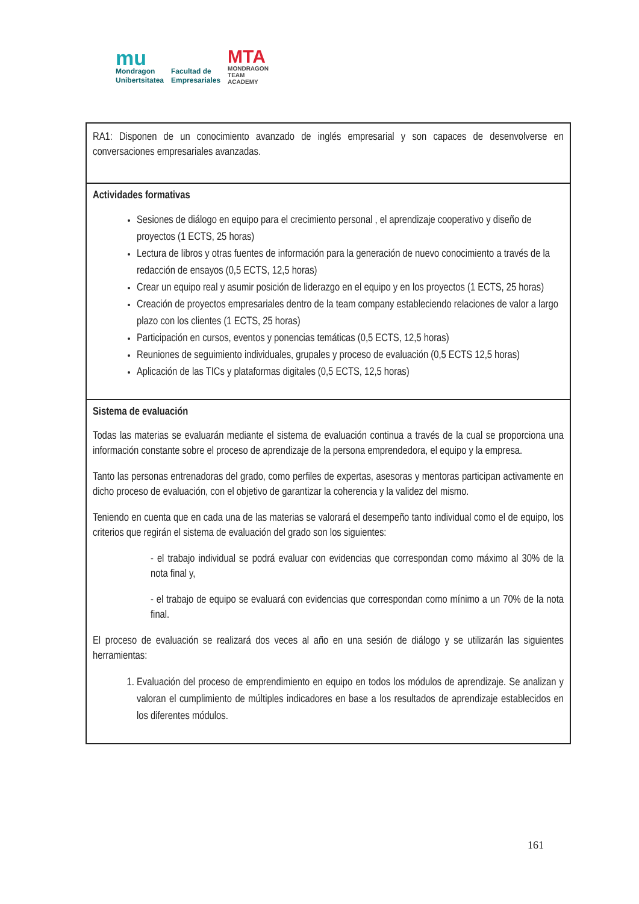mu
Mondragon
Unibertsitatea
Facultad de
Empresariales
MTA
MONDRAGON
TEAM
ACADEMY
| RA1: Disponen de un conocimiento avanzado de inglés empresarial y son capaces de desenvolverse en conversaciones empresariales avanzadas. |
| Actividades formativas Sesiones de diálogo en equipo para el crecimiento personal , el aprendizaje cooperativo y diseño de proyectos (1 ECTS, 25 horas) Lectura de libros y otras fuentes de información para la generación de nuevo conocimiento a través de la redacción de ensayos (0,5 ECTS, 12,5 horas) Crear un equipo real y asumir posición de liderazgo en el equipo y en los proyectos (1 ECTS, 25 horas) Creación de proyectos empresariales dentro de la team company estableciendo relaciones de valor a largo plazo con los clientes (1 ECTS, 25 horas) Participación en cursos, eventos y ponencias temáticas (0,5 ECTS, 12,5 horas) Reuniones de seguimiento individuales, grupales y proceso de evaluación (0,5 ECTS 12,5 horas) Aplicación de las TICs y plataformas digitales (0,5 ECTS, 12,5 horas) |
| Sistema de evaluación Todas las materias se evaluarán mediante el sistema de evaluación continua a través de la cual se proporciona una información constante sobre el proceso de aprendizaje de la persona emprendedora, el equipo y la empresa. Tanto las personas entrenadoras del grado, como perfiles de expertas, asesoras y mentoras participan activamente en dicho proceso de evaluación, con el objetivo de garantizar la coherencia y la validez del mismo. Teniendo en cuenta que en cada una de las materias se valorará el desempeño tanto individual como el de equipo, los criterios que regirán el sistema de evaluación del grado son los siguientes: - el trabajo individual se podrá evaluar con evidencias que correspondan como máximo al 30% de la nota final y, - el trabajo de equipo se evaluará con evidencias que correspondan como mínimo a un 70% de la nota final. El proceso de evaluación se realizará dos veces al año en una sesión de diálogo y se utilizarán las siguientes herramientas: 1. Evaluación del proceso de emprendimiento en equipo en todos los módulos de aprendizaje. Se analizan y valoran el cumplimiento de múltiples indicadores en base a los resultados de aprendizaje establecidos en los diferentes módulos. |
161